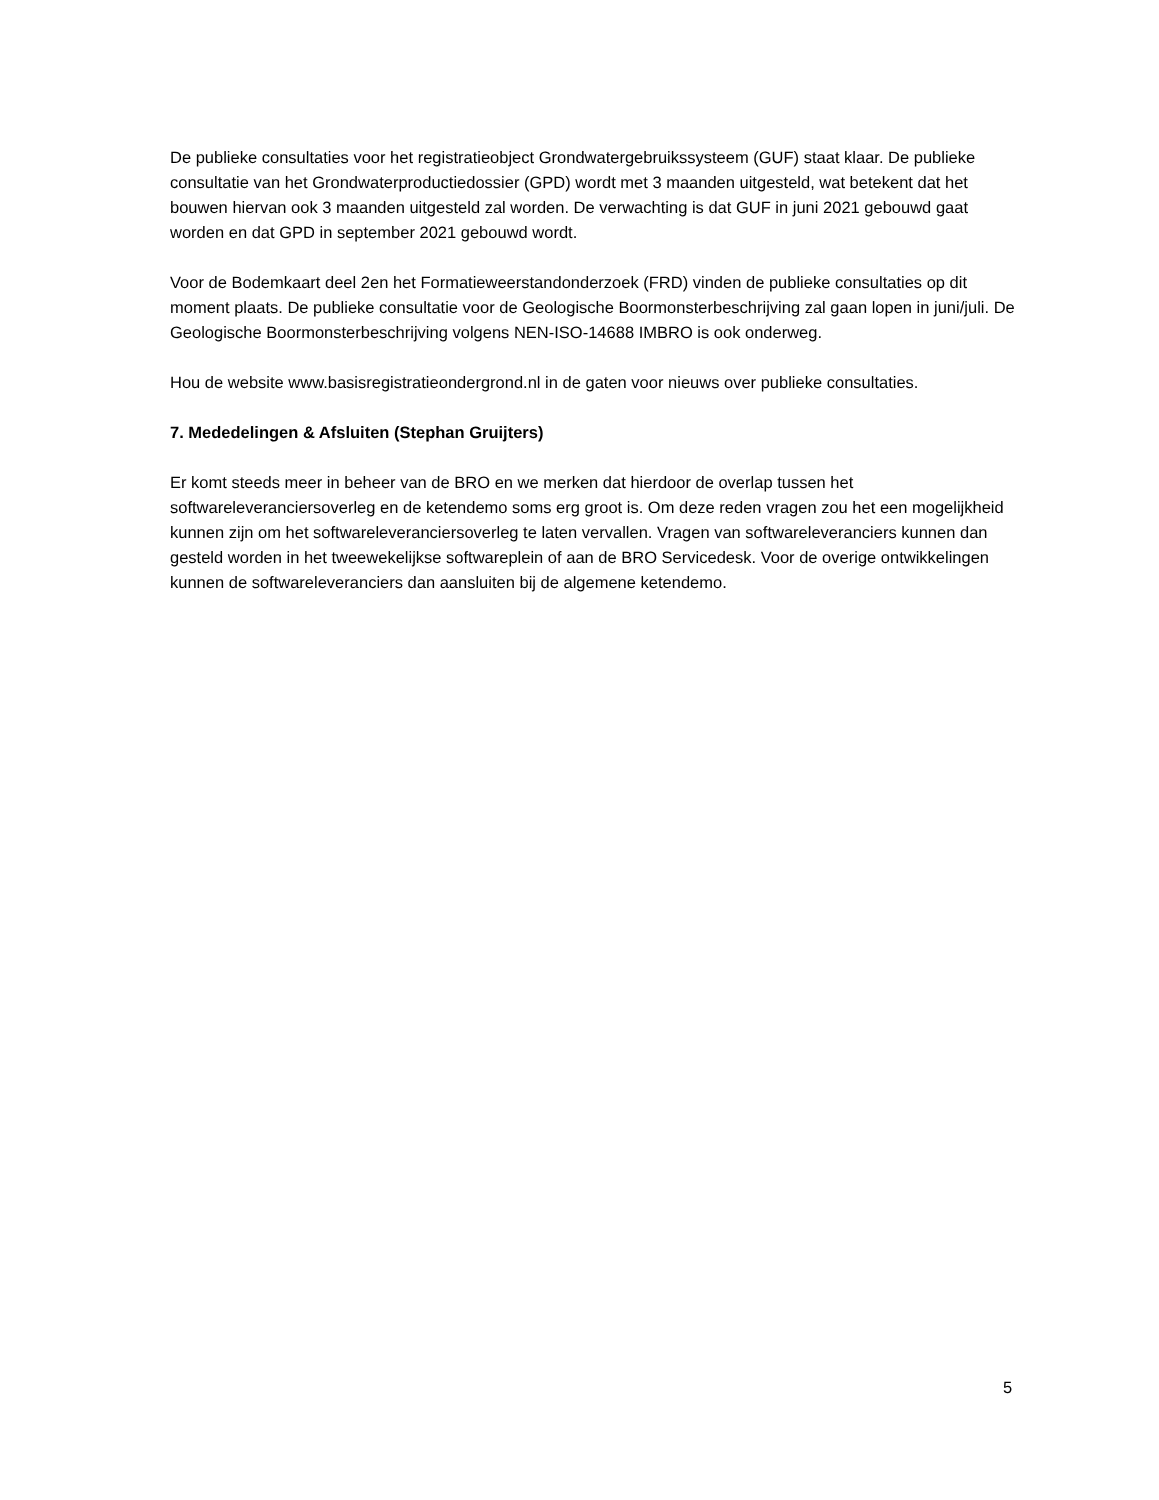De publieke consultaties voor het registratieobject Grondwatergebruikssysteem (GUF) staat klaar. De publieke consultatie van het Grondwaterproductiedossier (GPD) wordt met 3 maanden uitgesteld, wat betekent dat het bouwen hiervan ook 3 maanden uitgesteld zal worden. De verwachting is dat GUF in juni 2021 gebouwd gaat worden en dat GPD in september 2021 gebouwd wordt.
Voor de Bodemkaart deel 2en het Formatieweerstandonderzoek (FRD) vinden de publieke consultaties op dit moment plaats. De publieke consultatie voor de Geologische Boormonsterbeschrijving zal gaan lopen in juni/juli. De Geologische Boormonsterbeschrijving volgens NEN-ISO-14688 IMBRO is ook onderweg.
Hou de website www.basisregistratieondergrond.nl in de gaten voor nieuws over publieke consultaties.
7. Mededelingen & Afsluiten (Stephan Gruijters)
Er komt steeds meer in beheer van de BRO en we merken dat hierdoor de overlap tussen het softwareleveranciersoverleg en de ketendemo soms erg groot is. Om deze reden vragen zou het een mogelijkheid kunnen zijn om het softwareleveranciersoverleg te laten vervallen. Vragen van softwareleveranciers kunnen dan gesteld worden in het tweewekelijkse softwareplein of aan de BRO Servicedesk. Voor de overige ontwikkelingen kunnen de softwareleveranciers dan aansluiten bij de algemene ketendemo.
5